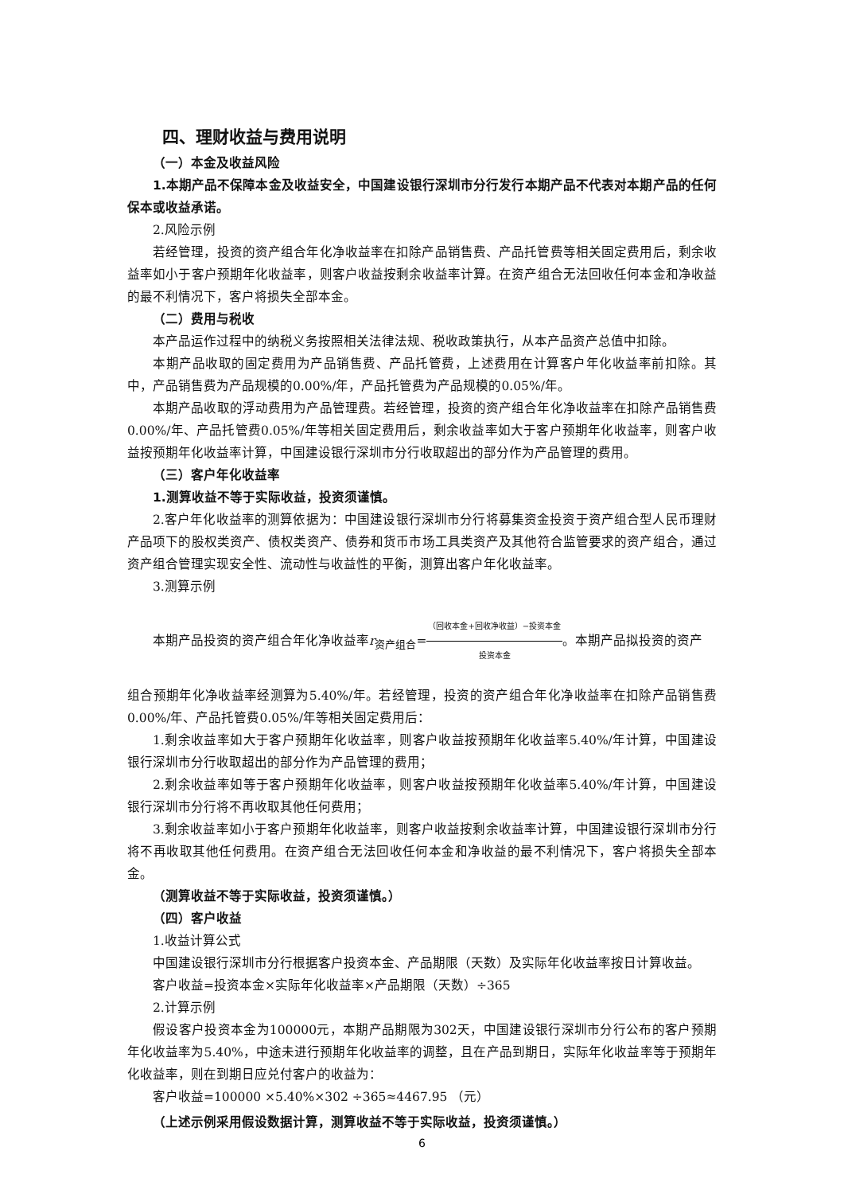四、理财收益与费用说明
（一）本金及收益风险
1.本期产品不保障本金及收益安全，中国建设银行深圳市分行发行本期产品不代表对本期产品的任何保本或收益承诺。
2.风险示例
若经管理，投资的资产组合年化净收益率在扣除产品销售费、产品托管费等相关固定费用后，剩余收益率如小于客户预期年化收益率，则客户收益按剩余收益率计算。在资产组合无法回收任何本金和净收益的最不利情况下，客户将损失全部本金。
（二）费用与税收
本产品运作过程中的纳税义务按照相关法律法规、税收政策执行，从本产品资产总值中扣除。
本期产品收取的固定费用为产品销售费、产品托管费，上述费用在计算客户年化收益率前扣除。其中，产品销售费为产品规模的0.00%/年，产品托管费为产品规模的0.05%/年。
本期产品收取的浮动费用为产品管理费。若经管理，投资的资产组合年化净收益率在扣除产品销售费0.00%/年、产品托管费0.05%/年等相关固定费用后，剩余收益率如大于客户预期年化收益率，则客户收益按预期年化收益率计算，中国建设银行深圳市分行收取超出的部分作为产品管理的费用。
（三）客户年化收益率
1.测算收益不等于实际收益，投资须谨慎。
2.客户年化收益率的测算依据为：中国建设银行深圳市分行将募集资金投资于资产组合型人民币理财产品项下的股权类资产、债权类资产、债券和货币市场工具类资产及其他符合监管要求的资产组合，通过资产组合管理实现安全性、流动性与收益性的平衡，测算出客户年化收益率。
3.测算示例
本期产品投资的资产组合年化净收益率r<sub>资产组合</sub>=（回收本金+回收净收益）−投资本金 投资本金。本期产品拟投资的资产
组合预期年化净收益率经测算为5.40%/年。若经管理，投资的资产组合年化净收益率在扣除产品销售费0.00%/年、产品托管费0.05%/年等相关固定费用后：
1.剩余收益率如大于客户预期年化收益率，则客户收益按预期年化收益率5.40%/年计算，中国建设银行深圳市分行收取超出的部分作为产品管理的费用；
2.剩余收益率如等于客户预期年化收益率，则客户收益按预期年化收益率5.40%/年计算，中国建设银行深圳市分行将不再收取其他任何费用；
3.剩余收益率如小于客户预期年化收益率，则客户收益按剩余收益率计算，中国建设银行深圳市分行将不再收取其他任何费用。在资产组合无法回收任何本金和净收益的最不利情况下，客户将损失全部本金。
（测算收益不等于实际收益，投资须谨慎。）
（四）客户收益
1.收益计算公式
中国建设银行深圳市分行根据客户投资本金、产品期限（天数）及实际年化收益率按日计算收益。
客户收益=投资本金×实际年化收益率×产品期限（天数）÷365
2.计算示例
假设客户投资本金为100000元，本期产品期限为302天，中国建设银行深圳市分行公布的客户预期年化收益率为5.40%，中途未进行预期年化收益率的调整，且在产品到期日，实际年化收益率等于预期年化收益率，则在到期日应兑付客户的收益为：
客户收益=100000 ×5.40%×302 ÷365≈4467.95 （元）
（上述示例采用假设数据计算，测算收益不等于实际收益，投资须谨慎。）
6